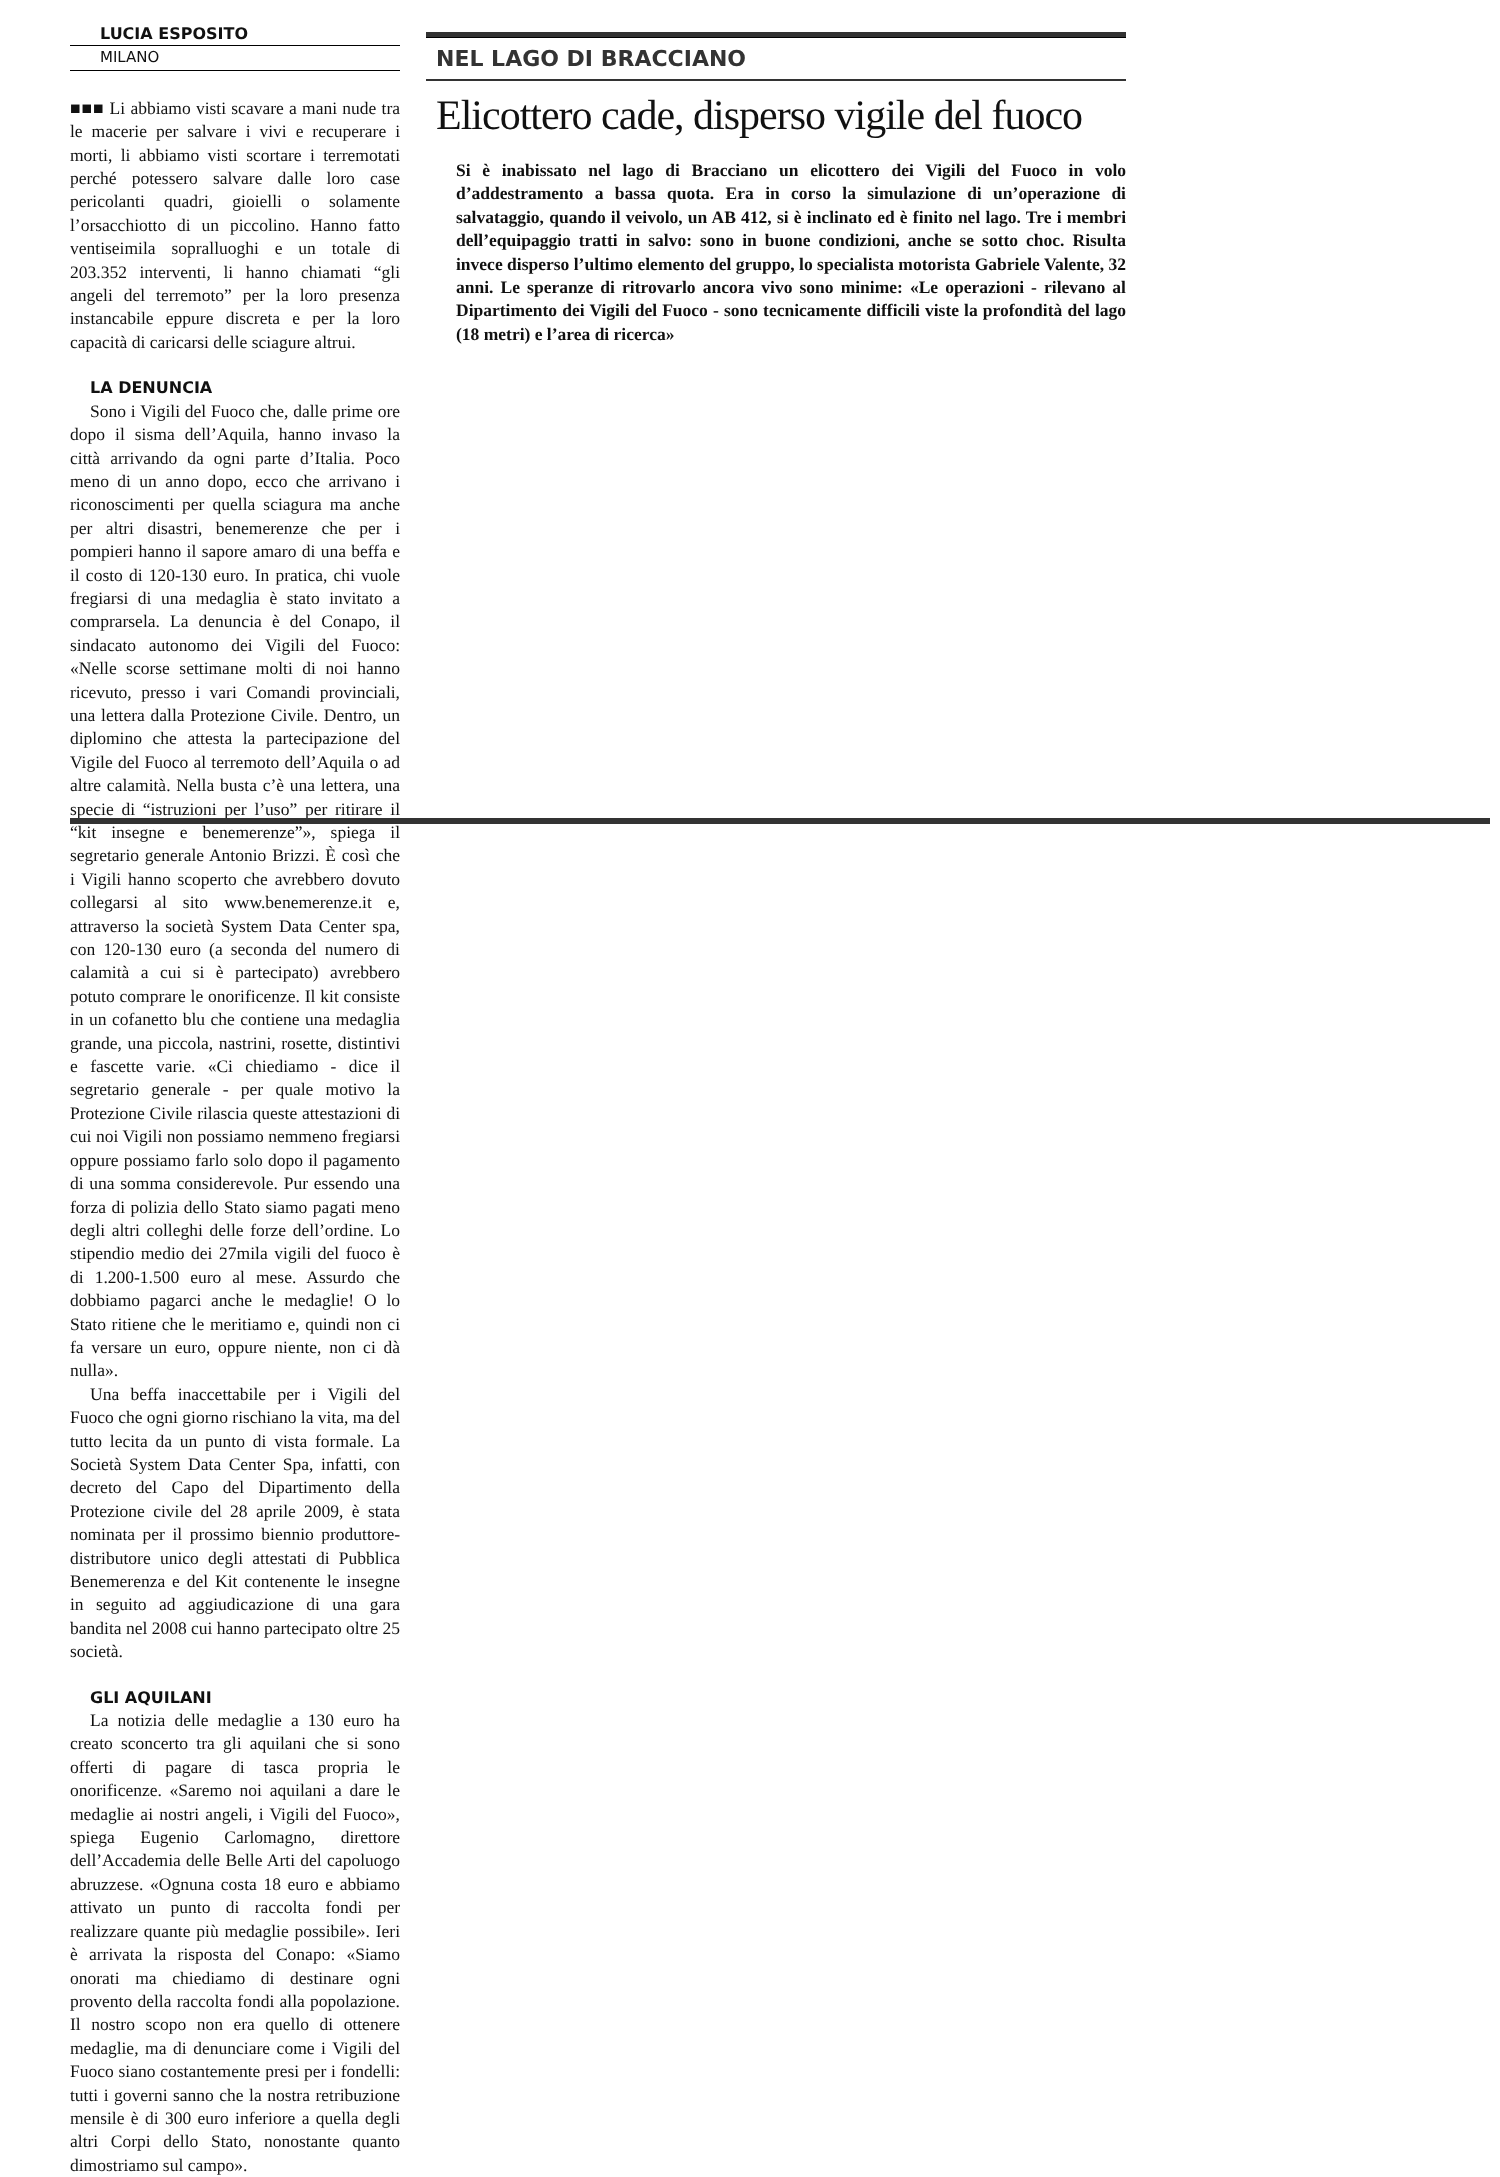LUCIA ESPOSITO
MILANO
■■■ Li abbiamo visti scavare a mani nude tra le macerie per salvare i vivi e recuperare i morti, li abbiamo visti scortare i terremotati perché potessero salvare dalle loro case pericolanti quadri, gioielli o solamente l’orsacchiotto di un piccolino. Hanno fatto ventiseimila sopralluoghi e un totale di 203.352 interventi, li hanno chiamati “gli angeli del terremoto” per la loro presenza instancabile eppure discreta e per la loro capacità di caricarsi delle sciagure altrui.
LA DENUNCIA
Sono i Vigili del Fuoco che, dalle prime ore dopo il sisma dell’Aquila, hanno invaso la città arrivando da ogni parte d’Italia. Poco meno di un anno dopo, ecco che arrivano i riconoscimenti per quella sciagura ma anche per altri disastri, benemerenze che per i pompieri hanno il sapore amaro di una beffa e il costo di 120-130 euro. In pratica, chi vuole fregiarsi di una medaglia è stato invitato a comprarsela. La denuncia è del Conapo, il sindacato autonomo dei Vigili del Fuoco: «Nelle scorse settimane molti di noi hanno ricevuto, presso i vari Comandi provinciali, una lettera dalla Protezione Civile. Dentro, un diplomino che attesta la partecipazione del Vigile del Fuoco al terremoto dell’Aquila o ad altre calamità. Nella busta c’è una lettera, una specie di “istruzioni per l’uso” per ritirare il “kit insegne e benemerenze”», spiega il segretario generale Antonio Brizzi. È così che i Vigili hanno scoperto che avrebbero dovuto collegarsi al sito www.benemerenze.it e, attraverso la società System Data Center spa, con 120-130 euro (a seconda del numero di calamità a cui si è partecipato) avrebbero potuto comprare le onorificenze. Il kit consiste in un cofanetto blu che contiene una medaglia grande, una piccola, nastrini, rosette, distintivi e fascette varie. «Ci chiediamo - dice il segretario generale - per quale motivo la Protezione Civile rilascia queste attestazioni di cui noi Vigili non possiamo nemmeno fregiarsi oppure possiamo farlo solo dopo il pagamento di una somma considerevole. Pur essendo una forza di polizia dello Stato siamo pagati meno degli altri colleghi delle forze dell’ordine. Lo stipendio medio dei 27mila vigili del fuoco è di 1.200-1.500 euro al mese. Assurdo che dobbiamo pagarci anche le medaglie! O lo Stato ritiene che le meritiamo e, quindi non ci fa versare un euro, oppure niente, non ci dà nulla».
Una beffa inaccettabile per i Vigili del Fuoco che ogni giorno rischiano la vita, ma del tutto lecita da un punto di vista formale. La Società System Data Center Spa, infatti, con decreto del Capo del Dipartimento della Protezione civile del 28 aprile 2009, è stata nominata per il prossimo biennio produttore-distributore unico degli attestati di Pubblica Benemerenza e del Kit contenente le insegne in seguito ad aggiudicazione di una gara bandita nel 2008 cui hanno partecipato oltre 25 società.
GLI AQUILANI
La notizia delle medaglie a 130 euro ha creato sconcerto tra gli aquilani che si sono offerti di pagare di tasca propria le onorificenze. «Saremo noi aquilani a dare le medaglie ai nostri angeli, i Vigili del Fuoco», spiega Eugenio Carlomagno, direttore dell’Accademia delle Belle Arti del capoluogo abruzzese. «Ognuna costa 18 euro e abbiamo attivato un punto di raccolta fondi per realizzare quante più medaglie possibile». Ieri è arrivata la risposta del Conapo: «Siamo onorati ma chiediamo di destinare ogni provento della raccolta fondi alla popolazione. Il nostro scopo non era quello di ottenere medaglie, ma di denunciare come i Vigili del Fuoco siano costantemente presi per i fondelli: tutti i governi sanno che la nostra retribuzione mensile è di 300 euro inferiore a quella degli altri Corpi dello Stato, nonostante quanto dimostriamo sul campo».
NEL LAGO DI BRACCIANO
Elicottero cade, disperso vigile del fuoco
Si è inabissato nel lago di Bracciano un elicottero dei Vigili del Fuoco in volo d’addestramento a bassa quota. Era in corso la simulazione di un’operazione di salvataggio, quando il veivolo, un AB 412, si è inclinato ed è finito nel lago. Tre i membri dell’equipaggio tratti in salvo: sono in buone condizioni, anche se sotto choc. Risulta invece disperso l’ultimo elemento del gruppo, lo specialista motorista Gabriele Valente, 32 anni. Le speranze di ritrovarlo ancora vivo sono minime: «Le operazioni - rilevano al Dipartimento dei Vigili del Fuoco - sono tecnicamente difficili viste la profondità del lago (18 metri) e l’area di ricerca»